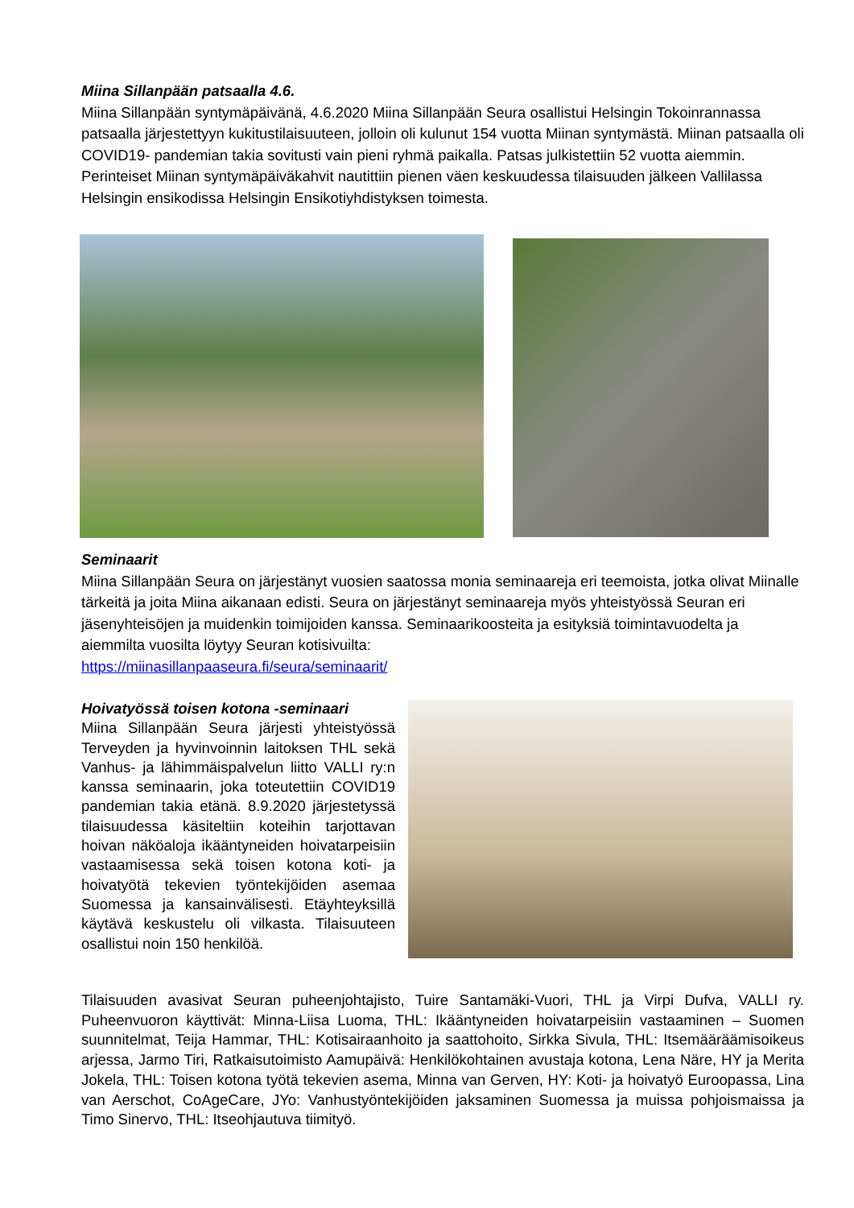Miina Sillanpään patsaalla 4.6.
Miina Sillanpään syntymäpäivänä, 4.6.2020 Miina Sillanpään Seura osallistui Helsingin Tokoinrannassa patsaalla järjestettyyn kukitustilaisuuteen, jolloin oli kulunut 154 vuotta Miinan syntymästä. Miinan patsaalla oli COVID19- pandemian takia sovitusti vain pieni ryhmä paikalla. Patsas julkistettiin 52 vuotta aiemmin. Perinteiset Miinan syntymäpäiväkahvit nautittiin pienen väen keskuudessa tilaisuuden jälkeen Vallilassa Helsingin ensikodissa Helsingin Ensikotiyhdistyksen toimesta.
Seminaarit
Miina Sillanpään Seura on järjestänyt vuosien saatossa monia seminaareja eri teemoista, jotka olivat Miinalle tärkeitä ja joita Miina aikanaan edisti. Seura on järjestänyt seminaareja myös yhteistyössä Seuran eri jäsenyhteisöjen ja muidenkin toimijoiden kanssa. Seminaarikoosteita ja esityksiä toimintavuodelta ja aiemmilta vuosilta löytyy Seuran kotisivuilta:
https://miinasillanpaaseura.fi/seura/seminaarit/
Hoivatyössä toisen kotona -seminaari
Miina Sillanpään Seura järjesti yhteistyössä Terveyden ja hyvinvoinnin laitoksen THL sekä Vanhus- ja lähimmäispalvelun liitto VALLI ry:n kanssa seminaarin, joka toteutettiin COVID19 pandemian takia etänä. 8.9.2020 järjestetyssä tilaisuudessa käsiteltiin koteihin tarjottavan hoivan näköaloja ikääntyneiden hoivatarpeisiin vastaamisessa sekä toisen kotona koti- ja hoivatyötä tekevien työntekijöiden asemaa Suomessa ja kansainvälisesti. Etäyhteyksillä käytävä keskustelu oli vilkasta. Tilaisuuteen osallistui noin 150 henkilöä.
Tilaisuuden avasivat Seuran puheenjohtajisto, Tuire Santamäki-Vuori, THL ja Virpi Dufva, VALLI ry. Puheenvuoron käyttivät: Minna-Liisa Luoma, THL: Ikääntyneiden hoivatarpeisiin vastaaminen – Suomen suunnitelmat, Teija Hammar, THL: Kotisairaanhoito ja saattohoito, Sirkka Sivula, THL: Itsemääräämisoikeus arjessa, Jarmo Tiri, Ratkaisutoimisto Aamupäivä: Henkilökohtainen avustaja kotona, Lena Näre, HY ja Merita Jokela, THL: Toisen kotona työtä tekevien asema, Minna van Gerven, HY: Koti- ja hoivatyö Euroopassa, Lina van Aerschot, CoAgeCare, JYo: Vanhustyöntekijöiden jaksaminen Suomessa ja muissa pohjoismaissa ja Timo Sinervo, THL: Itseohjautuva tiimityö.